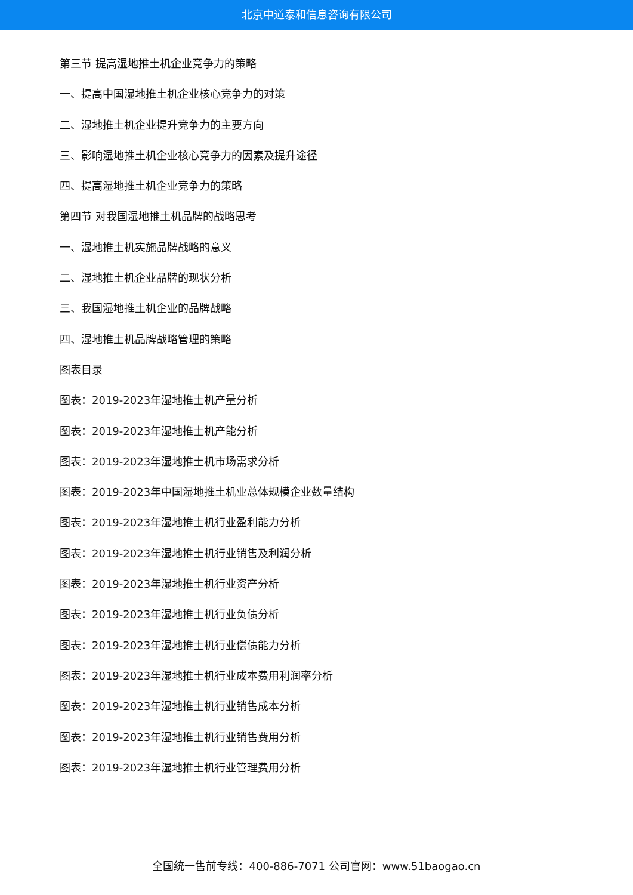北京中道泰和信息咨询有限公司
第三节 提高湿地推土机企业竞争力的策略
一、提高中国湿地推土机企业核心竞争力的对策
二、湿地推土机企业提升竞争力的主要方向
三、影响湿地推土机企业核心竞争力的因素及提升途径
四、提高湿地推土机企业竞争力的策略
第四节 对我国湿地推土机品牌的战略思考
一、湿地推土机实施品牌战略的意义
二、湿地推土机企业品牌的现状分析
三、我国湿地推土机企业的品牌战略
四、湿地推土机品牌战略管理的策略
图表目录
图表：2019-2023年湿地推土机产量分析
图表：2019-2023年湿地推土机产能分析
图表：2019-2023年湿地推土机市场需求分析
图表：2019-2023年中国湿地推土机业总体规模企业数量结构
图表：2019-2023年湿地推土机行业盈利能力分析
图表：2019-2023年湿地推土机行业销售及利润分析
图表：2019-2023年湿地推土机行业资产分析
图表：2019-2023年湿地推土机行业负债分析
图表：2019-2023年湿地推土机行业偿债能力分析
图表：2019-2023年湿地推土机行业成本费用利润率分析
图表：2019-2023年湿地推土机行业销售成本分析
图表：2019-2023年湿地推土机行业销售费用分析
图表：2019-2023年湿地推土机行业管理费用分析
全国统一售前专线：400-886-7071 公司官网：www.51baogao.cn